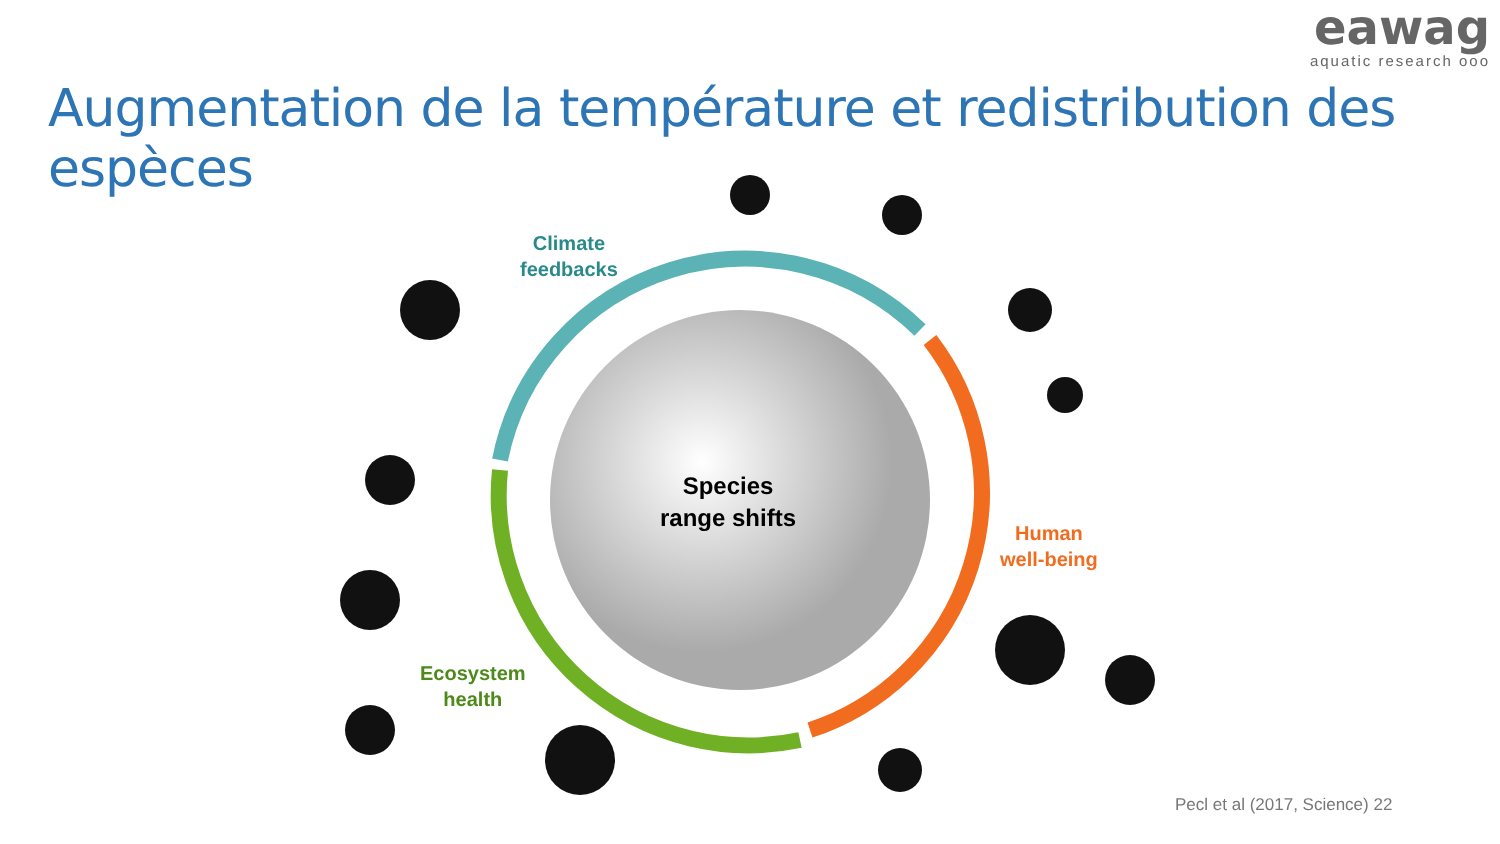eawag
aquatic research ooo
Augmentation de la température et redistribution des espèces
Climate
feedbacks
Species
range shifts
Human
well-being
Ecosystem
health
Pecl et al (2017, Science) 22